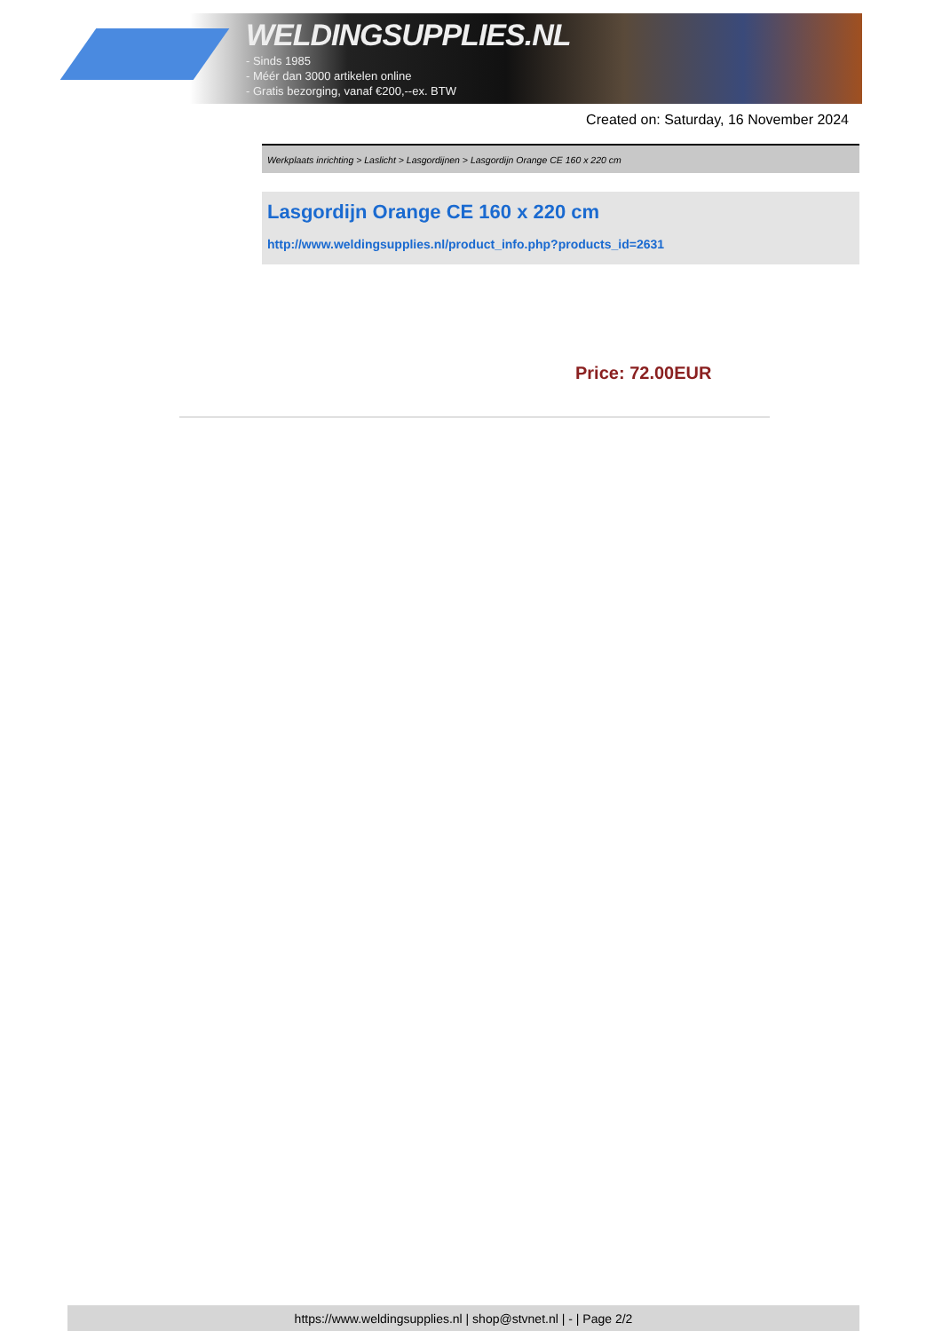WELDINGSUPPLIES.NL
- Sinds 1985
- Méér dan 3000 artikelen online
- Gratis bezorging, vanaf €200,--ex. BTW
Created on: Saturday, 16 November 2024
Werkplaats inrichting > Laslicht > Lasgordijnen > Lasgordijn Orange CE 160 x 220 cm
Lasgordijn Orange CE 160 x 220 cm
http://www.weldingsupplies.nl/product_info.php?products_id=2631
Price: 72.00EUR
https://www.weldingsupplies.nl | shop@stvnet.nl | - | Page 2/2